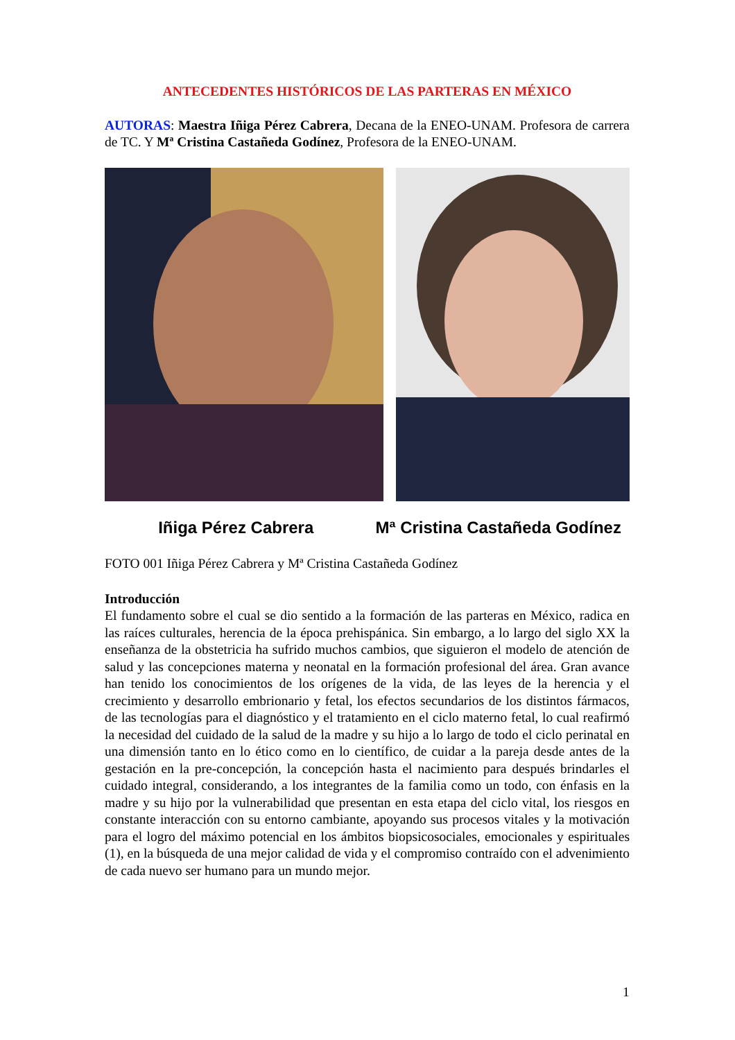ANTECEDENTES HISTÓRICOS DE LAS PARTERAS EN MÉXICO
AUTORAS: Maestra Iñiga Pérez Cabrera, Decana de la ENEO-UNAM. Profesora de carrera de TC. Y Mª Cristina Castañeda Godínez, Profesora de la ENEO-UNAM.
Iñiga Pérez Cabrera Mª Cristina Castañeda Godínez
FOTO 001 Iñiga Pérez Cabrera y Mª Cristina Castañeda Godínez
Introducción
El fundamento sobre el cual se dio sentido a la formación de las parteras en México, radica en las raíces culturales, herencia de la época prehispánica. Sin embargo, a lo largo del siglo XX la enseñanza de la obstetricia ha sufrido muchos cambios, que siguieron el modelo de atención de salud y las concepciones materna y neonatal en la formación profesional del área. Gran avance han tenido los conocimientos de los orígenes de la vida, de las leyes de la herencia y el crecimiento y desarrollo embrionario y fetal, los efectos secundarios de los distintos fármacos, de las tecnologías para el diagnóstico y el tratamiento en el ciclo materno fetal, lo cual reafirmó la necesidad del cuidado de la salud de la madre y su hijo a lo largo de todo el ciclo perinatal en una dimensión tanto en lo ético como en lo científico, de cuidar a la pareja desde antes de la gestación en la pre-concepción, la concepción hasta el nacimiento para después brindarles el cuidado integral, considerando, a los integrantes de la familia como un todo, con énfasis en la madre y su hijo por la vulnerabilidad que presentan en esta etapa del ciclo vital, los riesgos en constante interacción con su entorno cambiante, apoyando sus procesos vitales y la motivación para el logro del máximo potencial en los ámbitos biopsicosociales, emocionales y espirituales (1), en la búsqueda de una mejor calidad de vida y el compromiso contraído con el advenimiento de cada nuevo ser humano para un mundo mejor.
1